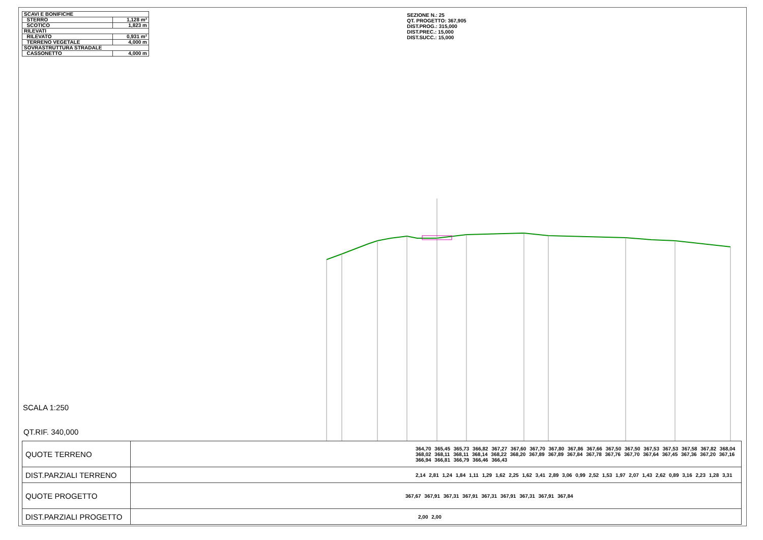| SCAVI E BONIFICHE | |
| STERRO | 1,128 m² |
| SCOTICO | 1,823 m |
| RILEVATI | |
| RILEVATO | 0,931 m² |
| TERRENO VEGETALE | 4,000 m |
| SOVRASTRUTTURA STRADALE | |
| CASSONETTO | 4,000 m |
SEZIONE N.: 25
QT. PROGETTO: 367,905
DIST.PROG.: 315,000
DIST.PREC.: 15,000
DIST.SUCC.: 15,000
SCALA 1:250
QT.RIF. 340,000
| QUOTE TERRENO | 364,70 365,45 365,73 366,82 367,27 367,60 367,70 367,80 367,86 367,66 367,50 367,50 367,53 367,53 367,58 367,82 368,04 368,02 368,11 368,11 368,14 368,22 368,20 367,89 367,89 367,84 367,78 367,76 367,70 367,64 367,45 367,36 367,20 367,16 366,94 366,81 366,79 366,46 366,43 |
| DIST.PARZIALI TERRENO | 2,14 2,81 1,24 1,84 1,11 1,29 1,62 2,25 1,62 3,41 2,89 3,06 0,99 2,52 1,53 1,97 2,07 1,43 2,62 0,89 3,16 2,23 1,28 3,31 |
| QUOTE PROGETTO | 367,67 367,91 367,31 367,91 367,31 367,91 367,31 367,91 367,84 |
| DIST.PARZIALI PROGETTO | 2,00 2,00 |